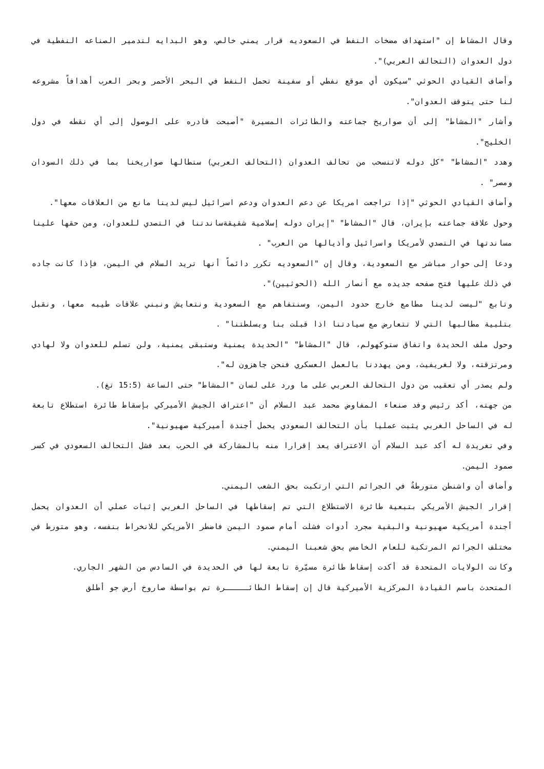وقال المشاط إن "استهداف مضخات النفط في السعوديه قرار يمني خالص، وهو البدايه لتدمير الصناعه النفطية في دول العدوان (التحالف العربي)".
وأضاف القيادي الحوثي "سيكون أي موقع نفطي أو سفينة تحمل النفط في البحر الأحمر وبحر العرب أهدافاً مشروعه لنا حتى يتوقف العدوان".
وأشار "المشاط" إلى أن صواريخ جماعته والطائرات المسيرة "أصبحت قادره على الوصول إلى أي نقطه في دول الخليج".
وهدد "المشاط" "كل دوله لاتنسحب من تحالف العدوان (التحالف العربي) ستطالها صواريخنا بما في ذلك السودان ومصر" .
وأضاف القيادي الحوثي "إذا تراجعت امريكا عن دعم العدوان ودعم اسرائيل ليس لدينا مانع من العلاقات معها".
وحول علاقة جماعته بإيران، قال "المشاط" "إيران دوله إسلامية شقيقةساندتنا في التصدي للعدوان، ومن حقها علينا مساندتها في التصدي لأمريكا واسرائيل وأذيالها من العرب" .
ودعا إلى حوار مباشر مع السعودية، وقال إن "السعوديه تكرر دائماً أنها تريد السلام في اليمن، فإذا كانت جاده في ذلك عليها فتح صفحه جديده مع أنصار الله (الحوثيين)".
وتابع "ليست لدينا مطامع خارج حدود اليمن، وسنتفاهم مع السعودية ونتعايش ونبني علاقات طيبه معها، ونقبل بتلبية مطالبها التي لا تتعارض مع سيادتنا اذا قبلت بنا وبسلطتنا" .
وحول ملف الحديدة واتفاق ستوكهولم، قال "المشاط" "الحديدة يمنية وستبقى يمنية، ولن تسلم للعدوان ولا لهادي ومرتزقته، ولا لغريفيث، ومن يهددنا بالعمل العسكري فنحن جاهزون له".
ولم يصدر أي تعقيب من دول التحالف العربي على ما ورد على لسان "المشاط" حتى الساعة (15:5 تغ).
من جهته، أكد رئيس وفد صنعاء المفاوض محمد عبد السلام أن "اعتراف الجيش الأميركي بإسقاط طائرة استطلاع تابعة له في الساحل الغربي يثبت عمليا بأن التحالف السعودي يحمل أجندة أميركية صهيونية".
وفي تغريدة له أكد عبد السلام أن الاعتراف يعد إقرارا منه بالمشاركة في الحرب بعد فشل التحالف السعودي في كسر صمود اليمن.
وأضاف أن واشنطن متورطةٌ في الجرائم التي ارتكبت بحق الشعب اليمني.
إقرار الجيش الأمريكي بتبعية طائرة الاستطلاع التي تم إسقاطها في الساحل الغربي إثبات عملي أن العدوان يحمل أجندة أمريكية صهيونية والبقية مجرد أدوات فشلت أمام صمود اليمن فاضطر الأمريكي للانخراط بنفسه، وهو متورط في مختلف الجرائم المرتكبة للعام الخامس بحق شعبنا اليمني.
وكانت الولايات المتحدة قد أكدت إسقاط طائرة مسيّرة تابعة لها في الحديدة في السادس من الشهر الجاري.
المتحدث باسم القيادة المركزية الأميركية قال إن إسقاط الطائـــــرة تم بواسطة صاروخ أرض جو أطلق